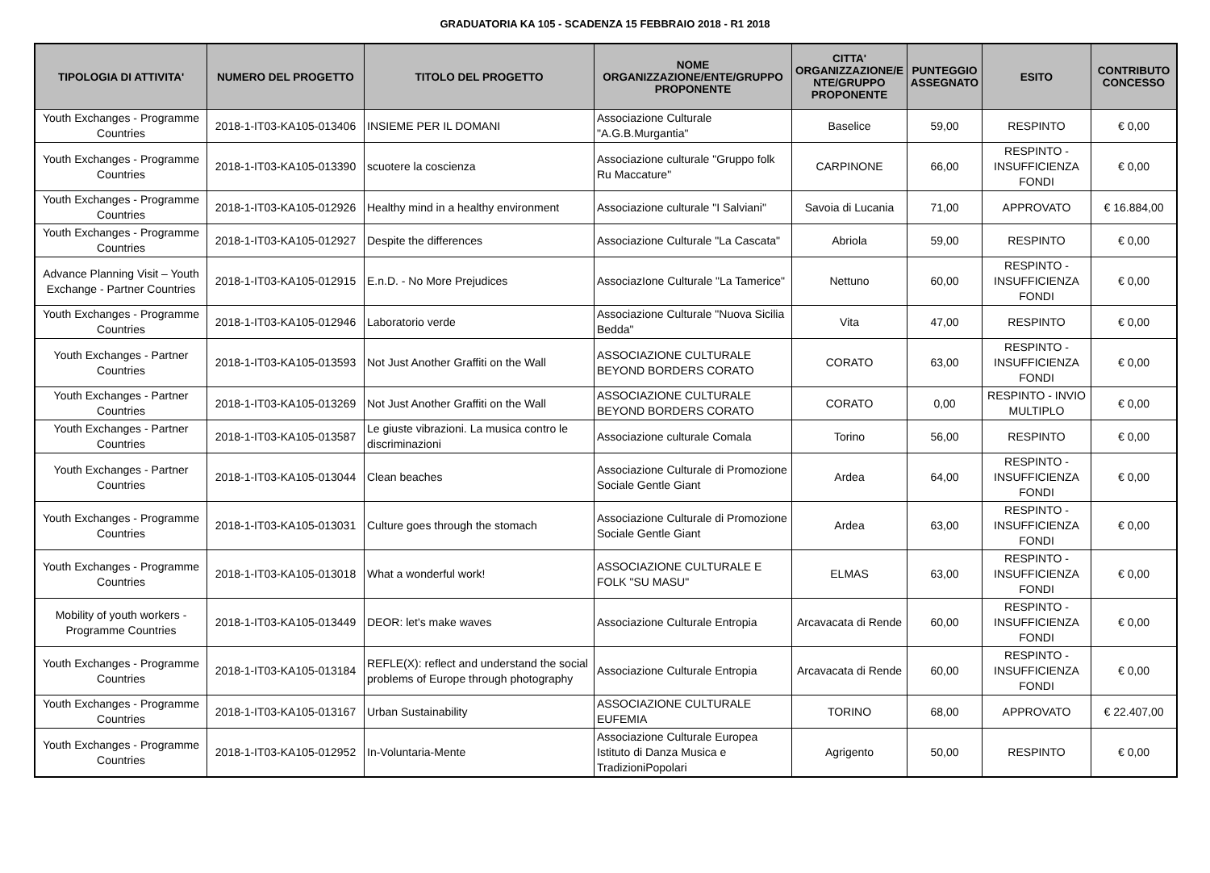GRADUATORIA KA 105 - SCADENZA 15 FEBBRAIO 2018 - R1 2018
| TIPOLOGIA DI ATTIVITA' | NUMERO DEL PROGETTO | TITOLO DEL PROGETTO | NOME ORGANIZZAZIONE/ENTE/GRUPPO PROPONENTE | CITTA' ORGANIZZAZIONE/E NTE/GRUPPO PROPONENTE | PUNTEGGIO ASSEGNATO | ESITO | CONTRIBUTO CONCESSO |
| --- | --- | --- | --- | --- | --- | --- | --- |
| Youth Exchanges - Programme Countries | 2018-1-IT03-KA105-013406 | INSIEME PER IL DOMANI | Associazione Culturale "A.G.B.Murgantia" | Baselice | 59,00 | RESPINTO | € 0,00 |
| Youth Exchanges - Programme Countries | 2018-1-IT03-KA105-013390 | scuotere la coscienza | Associazione culturale "Gruppo folk Ru Maccature" | CARPINONE | 66,00 | RESPINTO - INSUFFICIENZA FONDI | € 0,00 |
| Youth Exchanges - Programme Countries | 2018-1-IT03-KA105-012926 | Healthy mind in a healthy environment | Associazione culturale "I Salviani" | Savoia di Lucania | 71,00 | APPROVATO | € 16.884,00 |
| Youth Exchanges - Programme Countries | 2018-1-IT03-KA105-012927 | Despite the differences | Associazione Culturale "La Cascata" | Abriola | 59,00 | RESPINTO | € 0,00 |
| Advance Planning Visit – Youth Exchange - Partner Countries | 2018-1-IT03-KA105-012915 | E.n.D. - No More Prejudices | AssociazIone Culturale "La Tamerice" | Nettuno | 60,00 | RESPINTO - INSUFFICIENZA FONDI | € 0,00 |
| Youth Exchanges - Programme Countries | 2018-1-IT03-KA105-012946 | Laboratorio verde | Associazione Culturale "Nuova Sicilia Bedda" | Vita | 47,00 | RESPINTO | € 0,00 |
| Youth Exchanges - Partner Countries | 2018-1-IT03-KA105-013593 | Not Just Another Graffiti on the Wall | ASSOCIAZIONE CULTURALE BEYOND BORDERS CORATO | CORATO | 63,00 | RESPINTO - INSUFFICIENZA FONDI | € 0,00 |
| Youth Exchanges - Partner Countries | 2018-1-IT03-KA105-013269 | Not Just Another Graffiti on the Wall | ASSOCIAZIONE CULTURALE BEYOND BORDERS CORATO | CORATO | 0,00 | RESPINTO - INVIO MULTIPLO | € 0,00 |
| Youth Exchanges - Partner Countries | 2018-1-IT03-KA105-013587 | Le giuste vibrazioni. La musica contro le discriminazioni | Associazione culturale Comala | Torino | 56,00 | RESPINTO | € 0,00 |
| Youth Exchanges - Partner Countries | 2018-1-IT03-KA105-013044 | Clean beaches | Associazione Culturale di Promozione Sociale Gentle Giant | Ardea | 64,00 | RESPINTO - INSUFFICIENZA FONDI | € 0,00 |
| Youth Exchanges - Programme Countries | 2018-1-IT03-KA105-013031 | Culture goes through the stomach | Associazione Culturale di Promozione Sociale Gentle Giant | Ardea | 63,00 | RESPINTO - INSUFFICIENZA FONDI | € 0,00 |
| Youth Exchanges - Programme Countries | 2018-1-IT03-KA105-013018 | What a wonderful work! | ASSOCIAZIONE CULTURALE E FOLK "SU MASU" | ELMAS | 63,00 | RESPINTO - INSUFFICIENZA FONDI | € 0,00 |
| Mobility of youth workers - Programme Countries | 2018-1-IT03-KA105-013449 | DEOR: let's make waves | Associazione Culturale Entropia | Arcavacata di Rende | 60,00 | RESPINTO - INSUFFICIENZA FONDI | € 0,00 |
| Youth Exchanges - Programme Countries | 2018-1-IT03-KA105-013184 | REFLE(X): reflect and understand the social problems of Europe through photography | Associazione Culturale Entropia | Arcavacata di Rende | 60,00 | RESPINTO - INSUFFICIENZA FONDI | € 0,00 |
| Youth Exchanges - Programme Countries | 2018-1-IT03-KA105-013167 | Urban Sustainability | ASSOCIAZIONE CULTURALE EUFEMIA | TORINO | 68,00 | APPROVATO | € 22.407,00 |
| Youth Exchanges - Programme Countries | 2018-1-IT03-KA105-012952 | In-Voluntaria-Mente | Associazione Culturale Europea Istituto di Danza Musica e TradizioniPopolari | Agrigento | 50,00 | RESPINTO | € 0,00 |